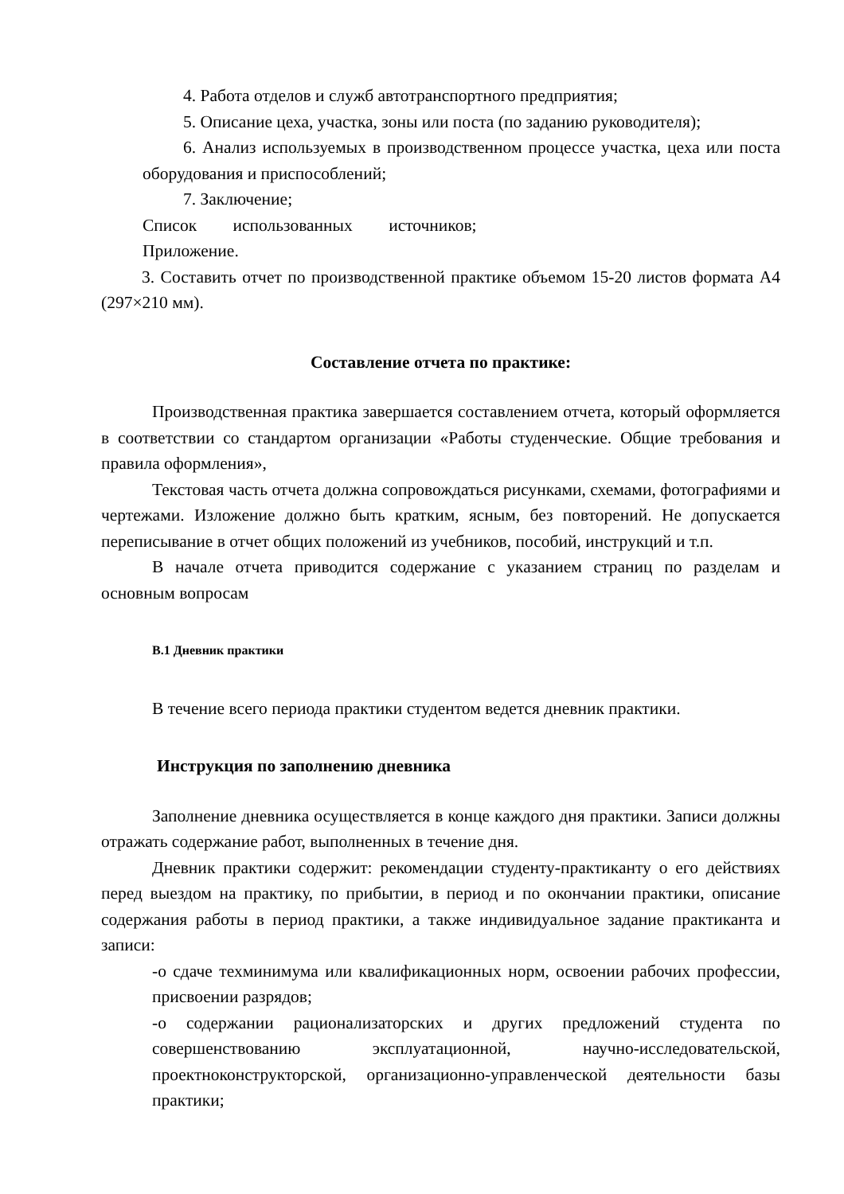4. Работа отделов и служб автотранспортного предприятия;
5. Описание цеха, участка, зоны или поста (по заданию руководителя);
6. Анализ используемых в производственном процессе участка, цеха или поста оборудования и приспособлений;
7. Заключение;
Список использованных источников;
Приложение.
3. Составить отчет по производственной практике объемом 15-20 листов формата А4 (297×210 мм).
Составление отчета по практике:
Производственная практика завершается составлением отчета, который оформляется в соответствии со стандартом организации «Работы студенческие. Общие требования и правила оформления»,
Текстовая часть отчета должна сопровождаться рисунками, схемами, фотографиями и чертежами. Изложение должно быть кратким, ясным, без повторений. Не допускается переписывание в отчет общих положений из учебников, пособий, инструкций и т.п.
В начале отчета приводится содержание с указанием страниц по разделам и основным вопросам
В.1 Дневник практики
В течение всего периода практики студентом ведется дневник практики.
Инструкция по заполнению дневника
Заполнение дневника осуществляется в конце каждого дня практики. Записи должны отражать содержание работ, выполненных в течение дня.
Дневник практики содержит: рекомендации студенту-практиканту о его действиях перед выездом на практику, по прибытии, в период и по окончании практики, описание содержания работы в период практики, а также индивидуальное задание практиканта и записи:
-о сдаче техминимума или квалификационных норм, освоении рабочих профессии, присвоении разрядов;
-о содержании рационализаторских и других предложений студента по совершенствованию эксплуатационной, научно-исследовательской, проектноконструкторской, организационно-управленческой деятельности базы практики;